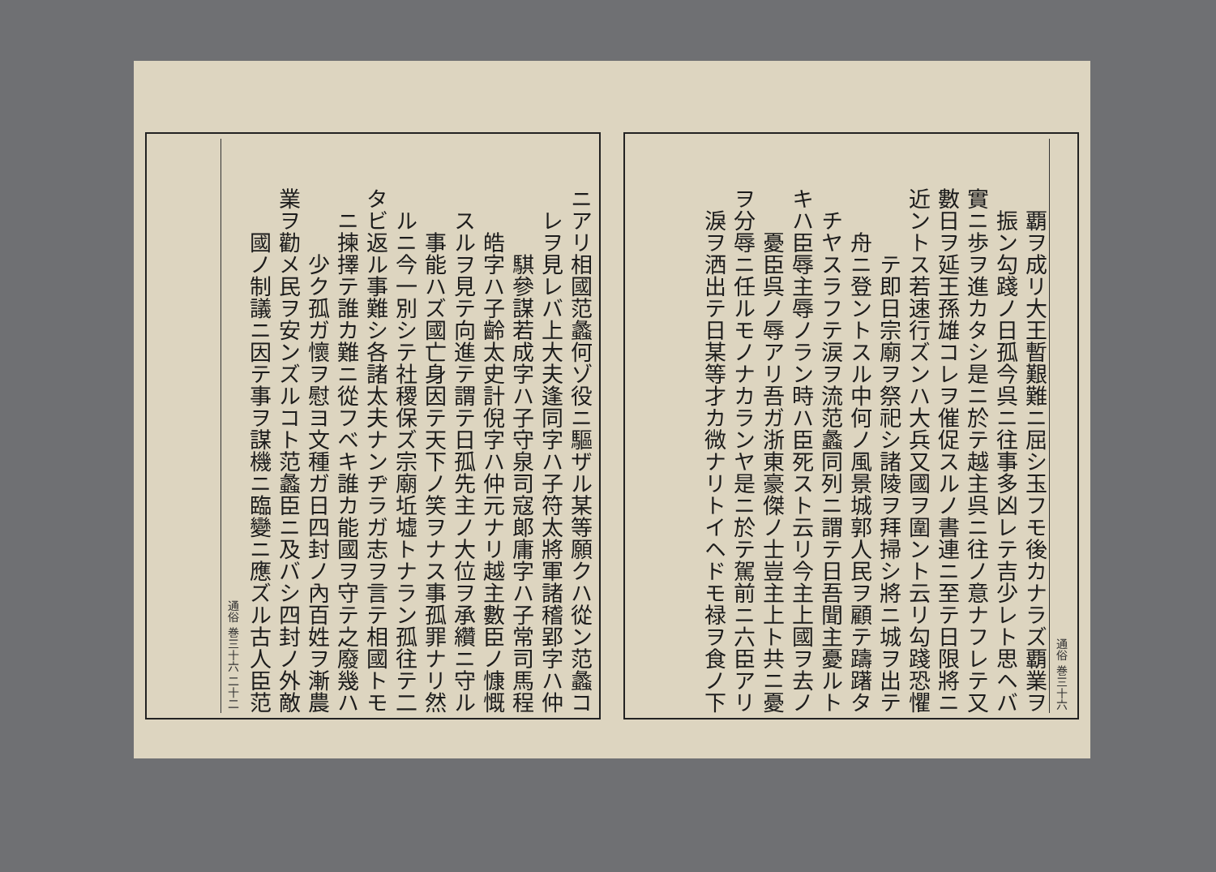通俗 巻三十六
覇ヲ成リ大王暫艱難ニ屈シ玉フモ後カナラズ覇業ヲ
振ン勾踐ノ日孤今呉ニ往事多凶レテ吉少レト思ヘバ
實ニ歩ヲ進カタシ是ニ於テ越主呉ニ往ノ意ナフレテ又
數日ヲ延王孫雄コレヲ催促スルノ書連ニ至テ日限將ニ
近ントス若速行ズンハ大兵又國ヲ圍ント云リ勾踐恐懼
テ即日宗廟ヲ祭祀シ諸陵ヲ拜掃シ將ニ城ヲ出テ
舟ニ登ントスル中何ノ風景城郭人民ヲ顧テ躊躇タ
チヤスラフテ涙ヲ流范蠡同列ニ謂テ日吾聞主憂ルト
キハ臣辱主辱ノラン時ハ臣死スト云リ今主上國ヲ去ノ
憂臣呉ノ辱アリ吾ガ浙東豪傑ノ士豈主上ト共ニ憂
ヲ分辱ニ任ルモノナカランヤ是ニ於テ駕前ニ六臣アリ
淚ヲ洒出テ日某等才カ微ナリトイヘドモ禄ヲ食ノ下
ニアリ相國范蠡何ゾ役ニ驅ザル某等願クハ從ン范蠡コ
レヲ見レバ上大夫逢同字ハ子符太將軍諸稽郢字ハ仲
騏參謀若成字ハ子守泉司寇郞庸字ハ子常司馬程
皓字ハ子齡太史計倪字ハ仲元ナリ越主數臣ノ慷慨
スルヲ見テ向進テ謂テ日孤先主ノ大位ヲ承纘ニ守ル
事能ハズ國亡身因テ天下ノ笑ヲナス事孤罪ナリ然
ルニ今一別シテ社稷保ズ宗廟坵墟トナラン孤往テ二
タビ返ル事難シ各諸太夫ナンヂラガ志ヲ言テ相國トモ
ニ揀擇テ誰カ難ニ從フベキ誰カ能國ヲ守テ之廢幾ハ
少ク孤ガ懷ヲ慰ヨ文種ガ日四封ノ內百姓ヲ漸農
業ヲ勸メ民ヲ安ンズルコト范蠡臣ニ及バシ四封ノ外敵
國ノ制議ニ因テ事ヲ謀機ニ臨變ニ應ズル古人臣范
通俗 巻三十六 二十二